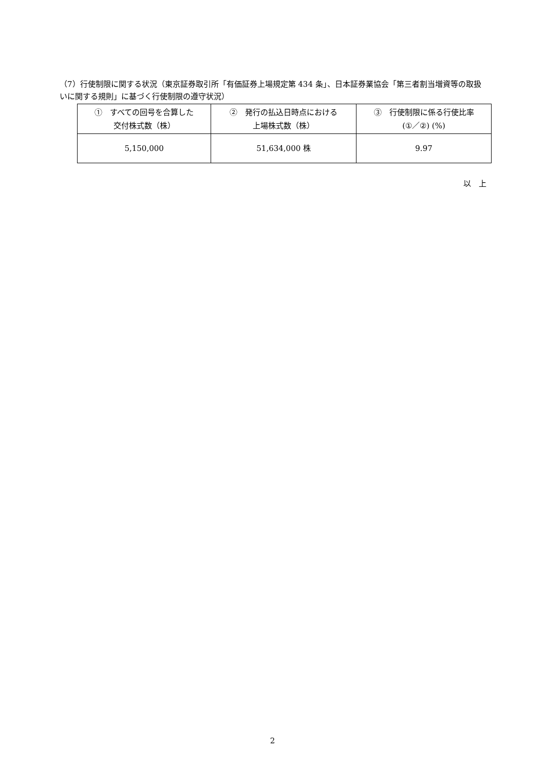（7）行使制限に関する状況（東京証券取引所「有価証券上場規定第 434 条」、日本証券業協会「第三者割当増資等の取扱いに関する規則」に基づく行使制限の遵守状況）
| ① すべての回号を合算した 交付株式数（株） | ② 発行の払込日時点における 上場株式数（株） | ③ 行使制限に係る行使比率 (①／②) (%) |
| 5,150,000 | 51,634,000 株 | 9.97 |
以　上
2